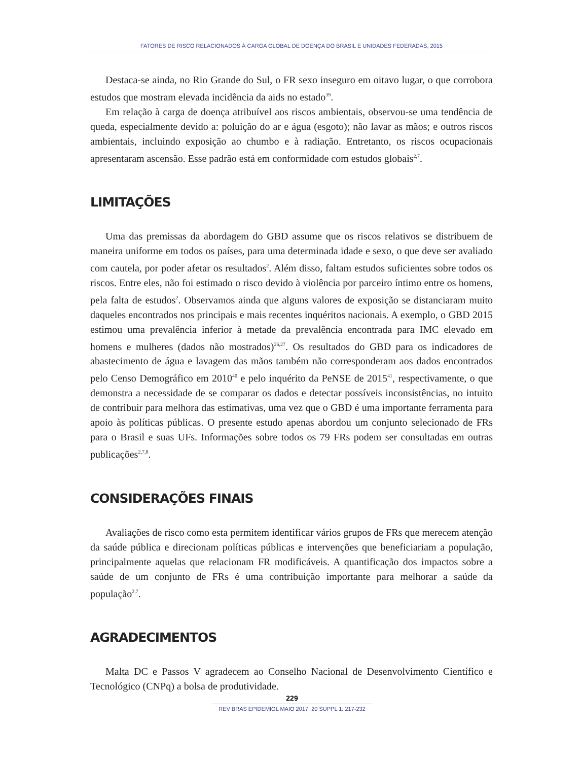FATORES DE RISCO RELACIONADOS À CARGA GLOBAL DE DOENÇA DO BRASIL E UNIDADES FEDERADAS, 2015
Destaca-se ainda, no Rio Grande do Sul, o FR sexo inseguro em oitavo lugar, o que corrobora estudos que mostram elevada incidência da aids no estado<sup>39</sup>.
Em relação à carga de doença atribuível aos riscos ambientais, observou-se uma tendência de queda, especialmente devido a: poluição do ar e água (esgoto); não lavar as mãos; e outros riscos ambientais, incluindo exposição ao chumbo e à radiação. Entretanto, os riscos ocupacionais apresentaram ascensão. Esse padrão está em conformidade com estudos globais<sup>2,7</sup>.
LIMITAÇÕES
Uma das premissas da abordagem do GBD assume que os riscos relativos se distribuem de maneira uniforme em todos os países, para uma determinada idade e sexo, o que deve ser avaliado com cautela, por poder afetar os resultados<sup>2</sup>. Além disso, faltam estudos suficientes sobre todos os riscos. Entre eles, não foi estimado o risco devido à violência por parceiro íntimo entre os homens, pela falta de estudos<sup>2</sup>. Observamos ainda que alguns valores de exposição se distanciaram muito daqueles encontrados nos principais e mais recentes inquéritos nacionais. A exemplo, o GBD 2015 estimou uma prevalência inferior à metade da prevalência encontrada para IMC elevado em homens e mulheres (dados não mostrados)<sup>26,27</sup>. Os resultados do GBD para os indicadores de abastecimento de água e lavagem das mãos também não corresponderam aos dados encontrados pelo Censo Demográfico em 2010<sup>40</sup> e pelo inquérito da PeNSE de 2015<sup>41</sup>, respectivamente, o que demonstra a necessidade de se comparar os dados e detectar possíveis inconsistências, no intuito de contribuir para melhora das estimativas, uma vez que o GBD é uma importante ferramenta para apoio às políticas públicas. O presente estudo apenas abordou um conjunto selecionado de FRs para o Brasil e suas UFs. Informações sobre todos os 79 FRs podem ser consultadas em outras publicações<sup>2,7,8</sup>.
CONSIDERAÇÕES FINAIS
Avaliações de risco como esta permitem identificar vários grupos de FRs que merecem atenção da saúde pública e direcionam políticas públicas e intervenções que beneficiariam a população, principalmente aquelas que relacionam FR modificáveis. A quantificação dos impactos sobre a saúde de um conjunto de FRs é uma contribuição importante para melhorar a saúde da população<sup>2,7</sup>.
AGRADECIMENTOS
Malta DC e Passos V agradecem ao Conselho Nacional de Desenvolvimento Científico e Tecnológico (CNPq) a bolsa de produtividade.
229
REV BRAS EPIDEMIOL MAIO 2017; 20 SUPPL 1: 217-232